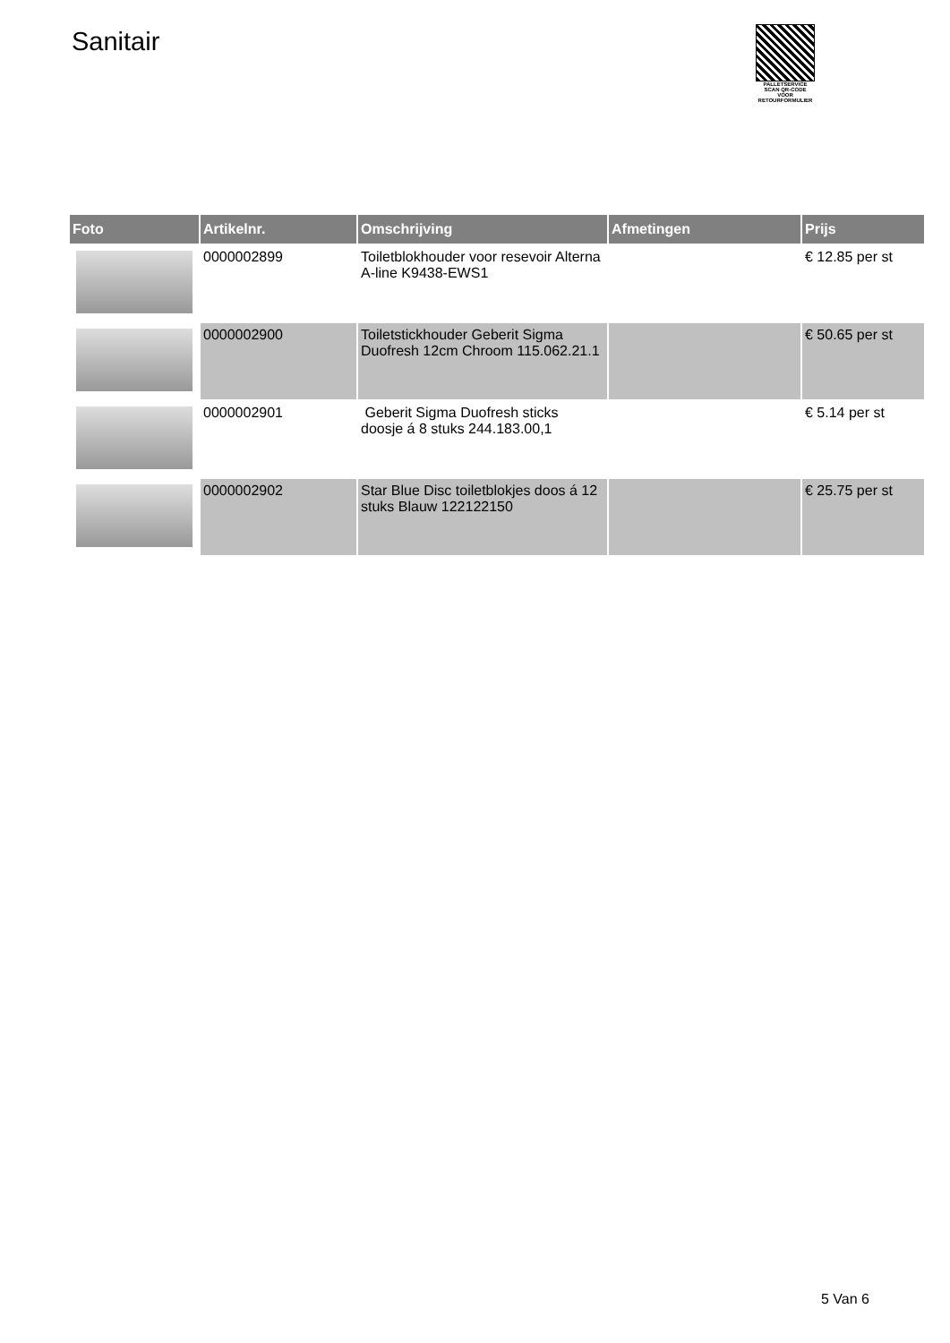Sanitair
PALLETSERVICE
SCAN QR-CODE VOOR RETOURFORMULIER
| Foto | Artikelnr. | Omschrijving | Afmetingen | Prijs |
| --- | --- | --- | --- | --- |
| | 0000002899 | Toiletblokhouder voor resevoir Alterna A-line K9438-EWS1 | | € 12.85 per st |
| | 0000002900 | Toiletstickhouder Geberit Sigma Duofresh 12cm Chroom 115.062.21.1 | | € 50.65 per st |
| | 0000002901 | Geberit Sigma Duofresh sticks doosje á 8 stuks 244.183.00,1 | | € 5.14 per st |
| | 0000002902 | Star Blue Disc toiletblokjes doos á 12 stuks Blauw 122122150 | | € 25.75 per st |
5 Van 6